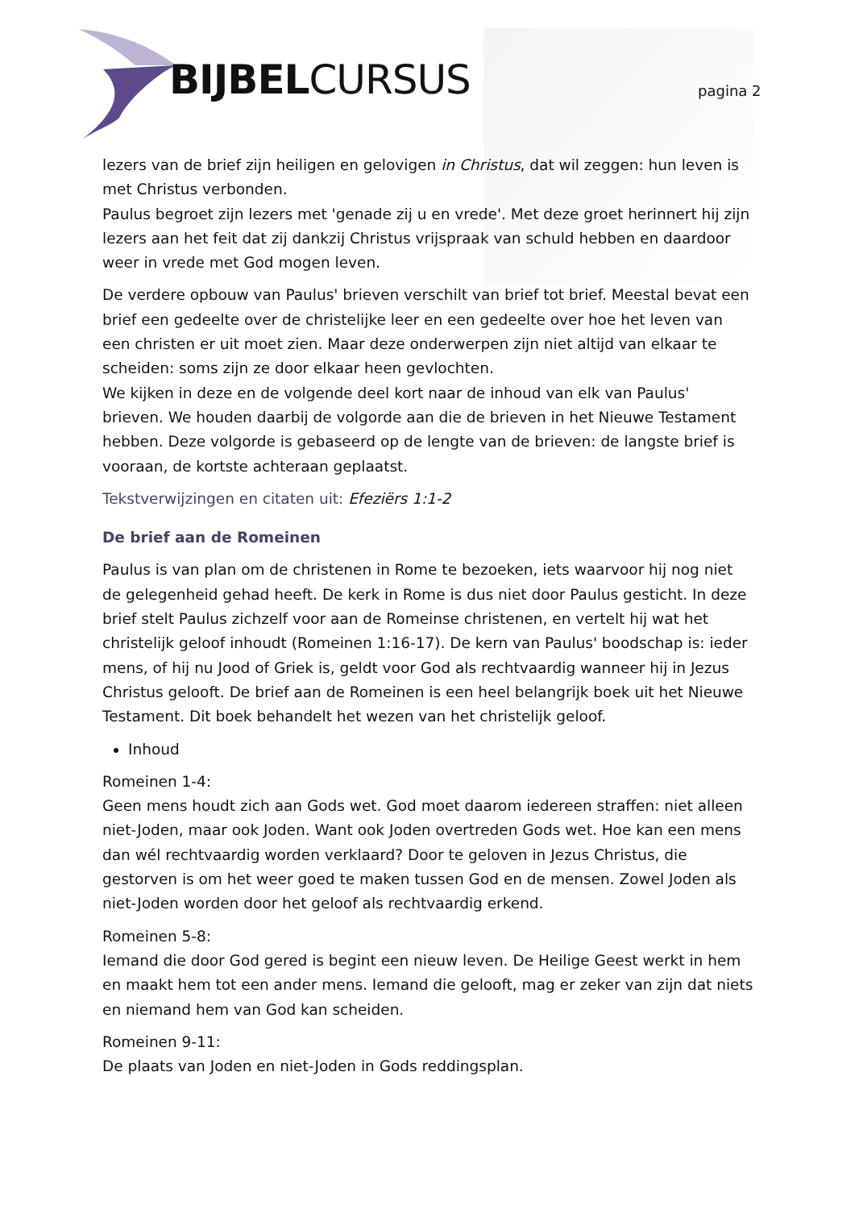BIJBELCURSUS pagina 2
lezers van de brief zijn heiligen en gelovigen in Christus, dat wil zeggen: hun leven is met Christus verbonden.
Paulus begroet zijn lezers met 'genade zij u en vrede'. Met deze groet herinnert hij zijn lezers aan het feit dat zij dankzij Christus vrijspraak van schuld hebben en daardoor weer in vrede met God mogen leven.
De verdere opbouw van Paulus' brieven verschilt van brief tot brief. Meestal bevat een brief een gedeelte over de christelijke leer en een gedeelte over hoe het leven van een christen er uit moet zien. Maar deze onderwerpen zijn niet altijd van elkaar te scheiden: soms zijn ze door elkaar heen gevlochten.
We kijken in deze en de volgende deel kort naar de inhoud van elk van Paulus' brieven. We houden daarbij de volgorde aan die de brieven in het Nieuwe Testament hebben. Deze volgorde is gebaseerd op de lengte van de brieven: de langste brief is vooraan, de kortste achteraan geplaatst.
Tekstverwijzingen en citaten uit: Efeziërs 1:1-2
De brief aan de Romeinen
Paulus is van plan om de christenen in Rome te bezoeken, iets waarvoor hij nog niet de gelegenheid gehad heeft. De kerk in Rome is dus niet door Paulus gesticht. In deze brief stelt Paulus zichzelf voor aan de Romeinse christenen, en vertelt hij wat het christelijk geloof inhoudt (Romeinen 1:16-17). De kern van Paulus' boodschap is: ieder mens, of hij nu Jood of Griek is, geldt voor God als rechtvaardig wanneer hij in Jezus Christus gelooft. De brief aan de Romeinen is een heel belangrijk boek uit het Nieuwe Testament. Dit boek behandelt het wezen van het christelijk geloof.
Inhoud
Romeinen 1-4:
Geen mens houdt zich aan Gods wet. God moet daarom iedereen straffen: niet alleen niet-Joden, maar ook Joden. Want ook Joden overtreden Gods wet. Hoe kan een mens dan wél rechtvaardig worden verklaard? Door te geloven in Jezus Christus, die gestorven is om het weer goed te maken tussen God en de mensen. Zowel Joden als niet-Joden worden door het geloof als rechtvaardig erkend.
Romeinen 5-8:
Iemand die door God gered is begint een nieuw leven. De Heilige Geest werkt in hem en maakt hem tot een ander mens. Iemand die gelooft, mag er zeker van zijn dat niets en niemand hem van God kan scheiden.
Romeinen 9-11:
De plaats van Joden en niet-Joden in Gods reddingsplan.